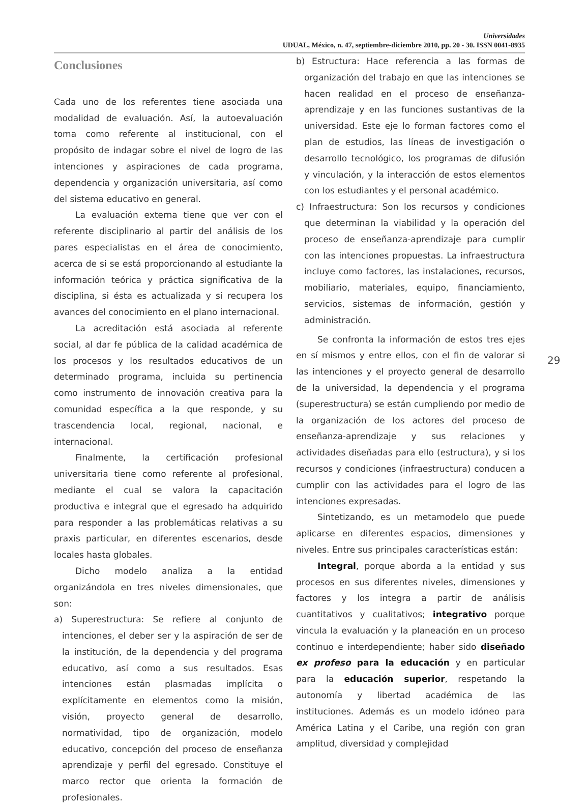Universidades
UDUAL, México, n. 47, septiembre-diciembre 2010, pp. 20 - 30. ISSN 0041-8935
Conclusiones
Cada uno de los referentes tiene asociada una modalidad de evaluación. Así, la autoevaluación toma como referente al institucional, con el propósito de indagar sobre el nivel de logro de las intenciones y aspiraciones de cada programa, dependencia y organización universitaria, así como del sistema educativo en general.
La evaluación externa tiene que ver con el referente disciplinario al partir del análisis de los pares especialistas en el área de conocimiento, acerca de si se está proporcionando al estudiante la información teórica y práctica significativa de la disciplina, si ésta es actualizada y si recupera los avances del conocimiento en el plano internacional.
La acreditación está asociada al referente social, al dar fe pública de la calidad académica de los procesos y los resultados educativos de un determinado programa, incluida su pertinencia como instrumento de innovación creativa para la comunidad específica a la que responde, y su trascendencia local, regional, nacional, e internacional.
Finalmente, la certificación profesional universitaria tiene como referente al profesional, mediante el cual se valora la capacitación productiva e integral que el egresado ha adquirido para responder a las problemáticas relativas a su praxis particular, en diferentes escenarios, desde locales hasta globales.
Dicho modelo analiza a la entidad organizándola en tres niveles dimensionales, que son:
a) Superestructura: Se refiere al conjunto de intenciones, el deber ser y la aspiración de ser de la institución, de la dependencia y del programa educativo, así como a sus resultados. Esas intenciones están plasmadas implícita o explícitamente en elementos como la misión, visión, proyecto general de desarrollo, normatividad, tipo de organización, modelo educativo, concepción del proceso de enseñanza aprendizaje y perfil del egresado. Constituye el marco rector que orienta la formación de profesionales.
b) Estructura: Hace referencia a las formas de organización del trabajo en que las intenciones se hacen realidad en el proceso de enseñanza-aprendizaje y en las funciones sustantivas de la universidad. Este eje lo forman factores como el plan de estudios, las líneas de investigación o desarrollo tecnológico, los programas de difusión y vinculación, y la interacción de estos elementos con los estudiantes y el personal académico.
c) Infraestructura: Son los recursos y condiciones que determinan la viabilidad y la operación del proceso de enseñanza-aprendizaje para cumplir con las intenciones propuestas. La infraestructura incluye como factores, las instalaciones, recursos, mobiliario, materiales, equipo, financiamiento, servicios, sistemas de información, gestión y administración.
Se confronta la información de estos tres ejes en sí mismos y entre ellos, con el fin de valorar si las intenciones y el proyecto general de desarrollo de la universidad, la dependencia y el programa (superestructura) se están cumpliendo por medio de la organización de los actores del proceso de enseñanza-aprendizaje y sus relaciones y actividades diseñadas para ello (estructura), y si los recursos y condiciones (infraestructura) conducen a cumplir con las actividades para el logro de las intenciones expresadas.
Sintetizando, es un metamodelo que puede aplicarse en diferentes espacios, dimensiones y niveles. Entre sus principales características están:
Integral, porque aborda a la entidad y sus procesos en sus diferentes niveles, dimensiones y factores y los integra a partir de análisis cuantitativos y cualitativos; integrativo porque vincula la evaluación y la planeación en un proceso continuo e interdependiente; haber sido diseñado ex profeso para la educación y en particular para la educación superior, respetando la autonomía y libertad académica de las instituciones. Además es un modelo idóneo para América Latina y el Caribe, una región con gran amplitud, diversidad y complejidad
29